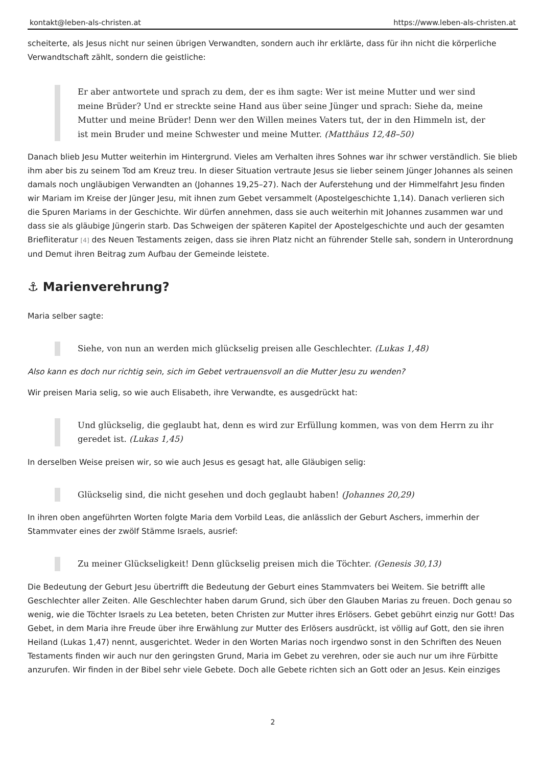kontakt@leben-als-christen.at https://www.leben-als-christen.at
scheiterte, als Jesus nicht nur seinen übrigen Verwandten, sondern auch ihr erklärte, dass für ihn nicht die körperliche Verwandtschaft zählt, sondern die geistliche:
Er aber antwortete und sprach zu dem, der es ihm sagte: Wer ist meine Mutter und wer sind meine Brüder? Und er streckte seine Hand aus über seine Jünger und sprach: Siehe da, meine Mutter und meine Brüder! Denn wer den Willen meines Vaters tut, der in den Himmeln ist, der ist mein Bruder und meine Schwester und meine Mutter. (Matthäus 12,48–50)
Danach blieb Jesu Mutter weiterhin im Hintergrund. Vieles am Verhalten ihres Sohnes war ihr schwer verständlich. Sie blieb ihm aber bis zu seinem Tod am Kreuz treu. In dieser Situation vertraute Jesus sie lieber seinem Jünger Johannes als seinen damals noch ungläubigen Verwandten an (Johannes 19,25–27). Nach der Auferstehung und der Himmelfahrt Jesu finden wir Mariam im Kreise der Jünger Jesu, mit ihnen zum Gebet versammelt (Apostelgeschichte 1,14). Danach verlieren sich die Spuren Mariams in der Geschichte. Wir dürfen annehmen, dass sie auch weiterhin mit Johannes zusammen war und dass sie als gläubige Jüngerin starb. Das Schweigen der späteren Kapitel der Apostelgeschichte und auch der gesamten Briefliteratur [4] des Neuen Testaments zeigen, dass sie ihren Platz nicht an führender Stelle sah, sondern in Unterordnung und Demut ihren Beitrag zum Aufbau der Gemeinde leistete.
⚓ Marienverehrung?
Maria selber sagte:
Siehe, von nun an werden mich glückselig preisen alle Geschlechter. (Lukas 1,48)
Also kann es doch nur richtig sein, sich im Gebet vertrauensvoll an die Mutter Jesu zu wenden?
Wir preisen Maria selig, so wie auch Elisabeth, ihre Verwandte, es ausgedrückt hat:
Und glückselig, die geglaubt hat, denn es wird zur Erfüllung kommen, was von dem Herrn zu ihr geredet ist. (Lukas 1,45)
In derselben Weise preisen wir, so wie auch Jesus es gesagt hat, alle Gläubigen selig:
Glückselig sind, die nicht gesehen und doch geglaubt haben! (Johannes 20,29)
In ihren oben angeführten Worten folgte Maria dem Vorbild Leas, die anlässlich der Geburt Aschers, immerhin der Stammvater eines der zwölf Stämme Israels, ausrief:
Zu meiner Glückseligkeit! Denn glückselig preisen mich die Töchter. (Genesis 30,13)
Die Bedeutung der Geburt Jesu übertrifft die Bedeutung der Geburt eines Stammvaters bei Weitem. Sie betrifft alle Geschlechter aller Zeiten. Alle Geschlechter haben darum Grund, sich über den Glauben Marias zu freuen. Doch genau so wenig, wie die Töchter Israels zu Lea beteten, beten Christen zur Mutter ihres Erlösers. Gebet gebührt einzig nur Gott! Das Gebet, in dem Maria ihre Freude über ihre Erwählung zur Mutter des Erlösers ausdrückt, ist völlig auf Gott, den sie ihren Heiland (Lukas 1,47) nennt, ausgerichtet. Weder in den Worten Marias noch irgendwo sonst in den Schriften des Neuen Testaments finden wir auch nur den geringsten Grund, Maria im Gebet zu verehren, oder sie auch nur um ihre Fürbitte anzurufen. Wir finden in der Bibel sehr viele Gebete. Doch alle Gebete richten sich an Gott oder an Jesus. Kein einziges
2